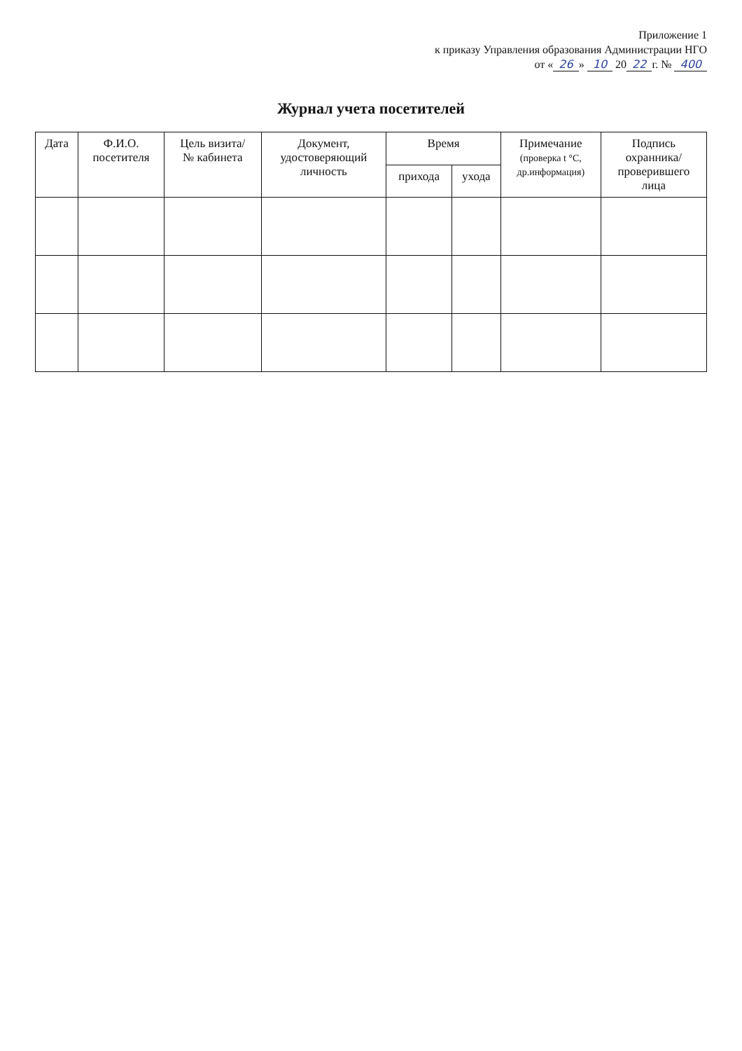Приложение 1
к приказу Управления образования Администрации НГО
от « 26 » 10 20 22 г. № 400
Журнал учета посетителей
| Дата | Ф.И.О. посетителя | Цель визита/ № кабинета | Документ, удостоверяющий личность | Время | | Примечание (проверка t °С, др.информация) | Подпись охранника/ проверившего лица |
| --- | --- | --- | --- | --- | --- | --- | --- |
| | | | | прихода | ухода | | |